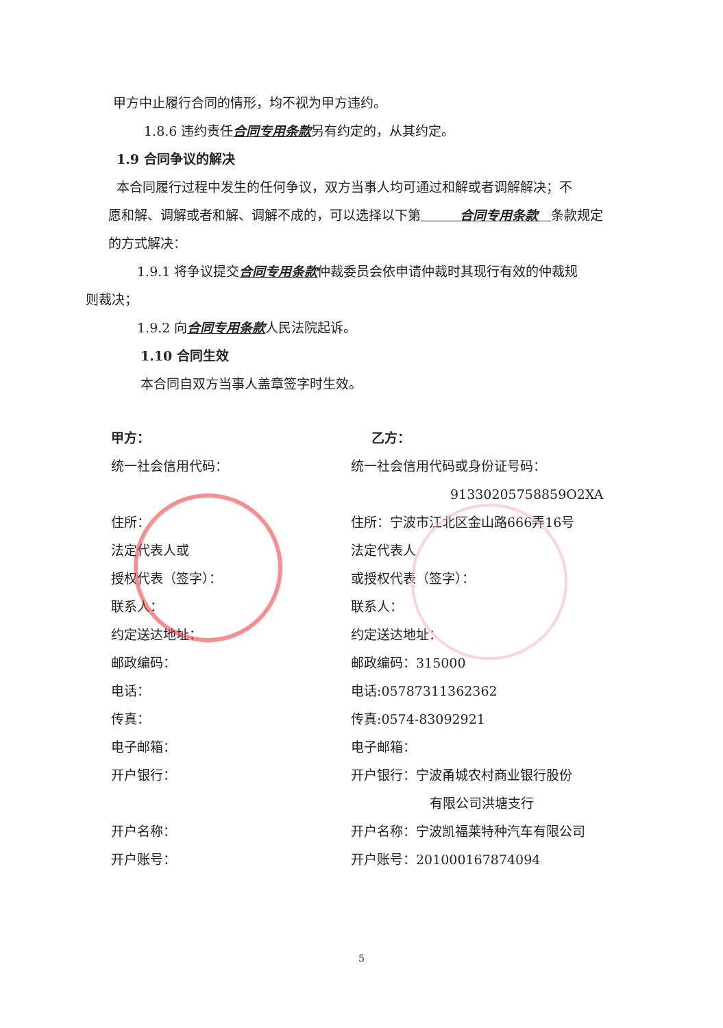甲方中止履行合同的情形，均不视为甲方违约。
1.8.6 违约责任合同专用条款另有约定的，从其约定。
1.9 合同争议的解决
本合同履行过程中发生的任何争议，双方当事人均可通过和解或者调解解决；不
愿和解、调解或者和解、调解不成的，可以选择以下第　　　合同专用条款　条款规定
的方式解决：
1.9.1 将争议提交合同专用条款仲裁委员会依申请仲裁时其现行有效的仲裁规
则裁决；
1.9.2 向合同专用条款人民法院起诉。
1.10 合同生效
本合同自双方当事人盖章签字时生效。
甲方：
统一社会信用代码：
住所：
法定代表人或
授权代表（签字）：
联系人：
约定送达地址：
邮政编码：
电话：
传真：
电子邮箱：
开户银行：
开户名称：
开户账号：
乙方：
统一社会信用代码或身份证号码：
91330205758859O2XA
住所：宁波市江北区金山路666弄16号
法定代表人
或授权代表（签字）：
联系人：
约定送达地址：
邮政编码：315000
电话:05787311362362
传真:0574-83092921
电子邮箱：
开户银行：宁波甬城农村商业银行股份
有限公司洪塘支行
开户名称：宁波凯福莱特种汽车有限公司
开户账号：201000167874094
5